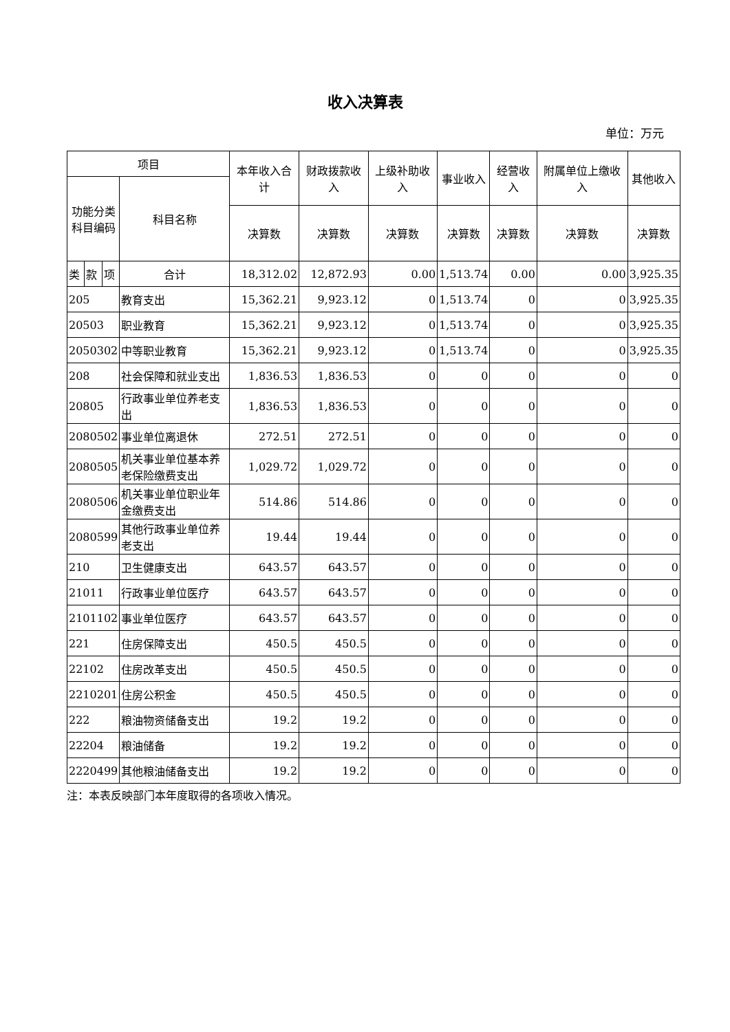收入决算表
单位：万元
| 项目 | | | | 本年收入合计 | 财政拨款收入 | 上级补助收入 | 事业收入 | 经营收入 | 附属单位上缴收入 | 其他收入 |
| --- | --- | --- | --- | --- | --- | --- | --- | --- | --- | --- |
| 功能分类科目编码 | | | 科目名称 | | | | | | | |
| | | | | 决算数 | 决算数 | 决算数 | 决算数 | 决算数 | 决算数 | 决算数 |
| 类 | 款 | 项 | 合计 | 18,312.02 | 12,872.93 | 0.00 | 1,513.74 | 0.00 | 0.00 | 3,925.35 |
| 205 | | | 教育支出 | 15,362.21 | 9,923.12 | 0 | 1,513.74 | 0 | 0 | 3,925.35 |
| 20503 | | | 职业教育 | 15,362.21 | 9,923.12 | 0 | 1,513.74 | 0 | 0 | 3,925.35 |
| 2050302 | | | 中等职业教育 | 15,362.21 | 9,923.12 | 0 | 1,513.74 | 0 | 0 | 3,925.35 |
| 208 | | | 社会保障和就业支出 | 1,836.53 | 1,836.53 | 0 | 0 | 0 | 0 | 0 |
| 20805 | | | 行政事业单位养老支出 | 1,836.53 | 1,836.53 | 0 | 0 | 0 | 0 | 0 |
| 2080502 | | | 事业单位离退休 | 272.51 | 272.51 | 0 | 0 | 0 | 0 | 0 |
| 2080505 | | | 机关事业单位基本养老保险缴费支出 | 1,029.72 | 1,029.72 | 0 | 0 | 0 | 0 | 0 |
| 2080506 | | | 机关事业单位职业年金缴费支出 | 514.86 | 514.86 | 0 | 0 | 0 | 0 | 0 |
| 2080599 | | | 其他行政事业单位养老支出 | 19.44 | 19.44 | 0 | 0 | 0 | 0 | 0 |
| 210 | | | 卫生健康支出 | 643.57 | 643.57 | 0 | 0 | 0 | 0 | 0 |
| 21011 | | | 行政事业单位医疗 | 643.57 | 643.57 | 0 | 0 | 0 | 0 | 0 |
| 2101102 | | | 事业单位医疗 | 643.57 | 643.57 | 0 | 0 | 0 | 0 | 0 |
| 221 | | | 住房保障支出 | 450.5 | 450.5 | 0 | 0 | 0 | 0 | 0 |
| 22102 | | | 住房改革支出 | 450.5 | 450.5 | 0 | 0 | 0 | 0 | 0 |
| 2210201 | | | 住房公积金 | 450.5 | 450.5 | 0 | 0 | 0 | 0 | 0 |
| 222 | | | 粮油物资储备支出 | 19.2 | 19.2 | 0 | 0 | 0 | 0 | 0 |
| 22204 | | | 粮油储备 | 19.2 | 19.2 | 0 | 0 | 0 | 0 | 0 |
| 2220499 | | | 其他粮油储备支出 | 19.2 | 19.2 | 0 | 0 | 0 | 0 | 0 |
注：本表反映部门本年度取得的各项收入情况。